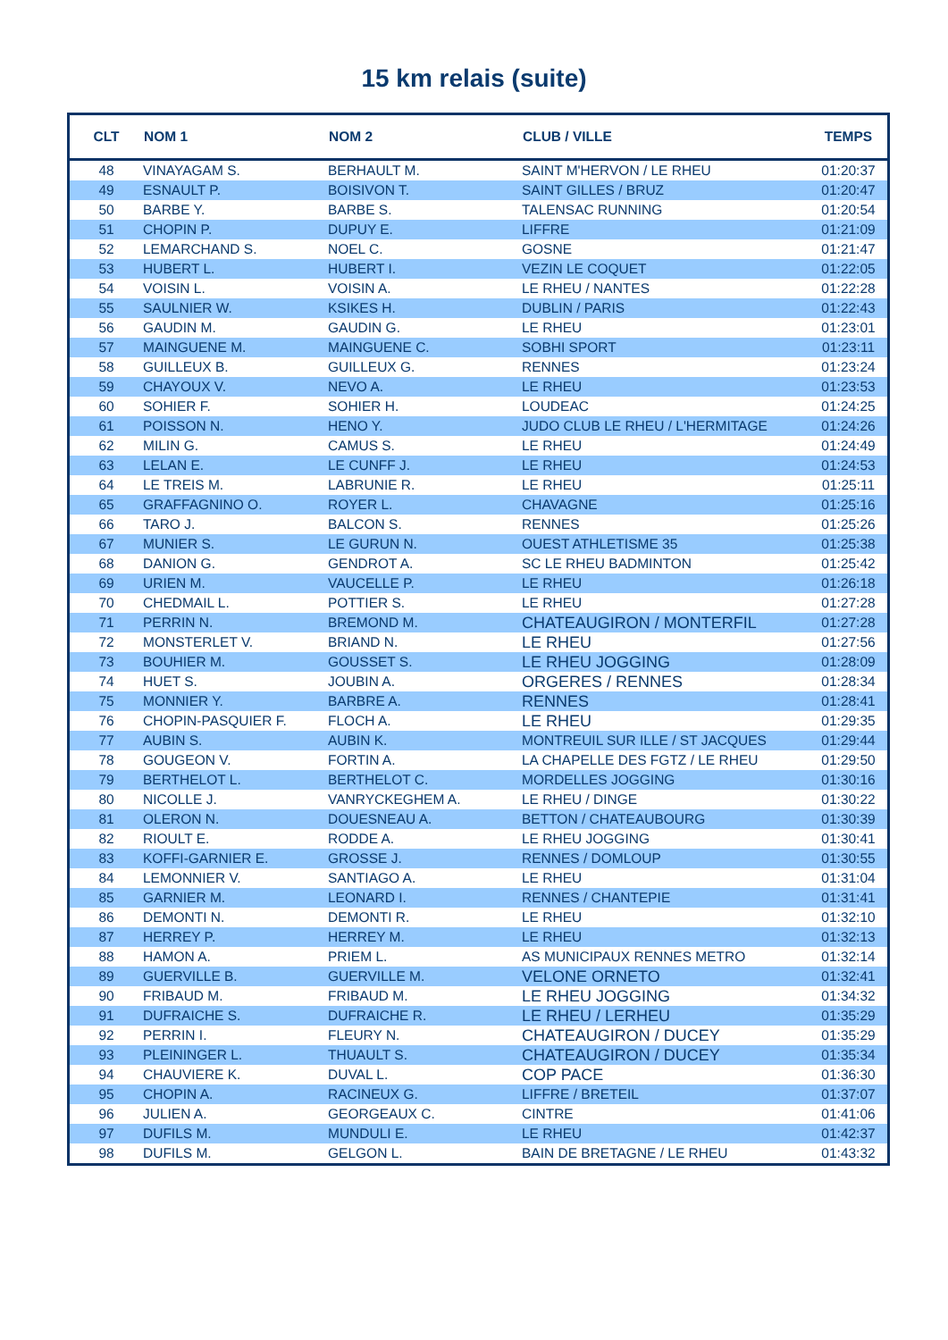15 km relais (suite)
| CLT | NOM 1 | NOM 2 | CLUB / VILLE | TEMPS |
| --- | --- | --- | --- | --- |
| 48 | VINAYAGAM S. | BERHAULT M. | SAINT M'HERVON / LE RHEU | 01:20:37 |
| 49 | ESNAULT P. | BOISIVON T. | SAINT GILLES / BRUZ | 01:20:47 |
| 50 | BARBE Y. | BARBE S. | TALENSAC RUNNING | 01:20:54 |
| 51 | CHOPIN P. | DUPUY E. | LIFFRE | 01:21:09 |
| 52 | LEMARCHAND S. | NOEL C. | GOSNE | 01:21:47 |
| 53 | HUBERT L. | HUBERT I. | VEZIN LE COQUET | 01:22:05 |
| 54 | VOISIN L. | VOISIN A. | LE RHEU / NANTES | 01:22:28 |
| 55 | SAULNIER W. | KSIKES H. | DUBLIN / PARIS | 01:22:43 |
| 56 | GAUDIN M. | GAUDIN G. | LE RHEU | 01:23:01 |
| 57 | MAINGUENE M. | MAINGUENE C. | SOBHI SPORT | 01:23:11 |
| 58 | GUILLEUX B. | GUILLEUX G. | RENNES | 01:23:24 |
| 59 | CHAYOUX V. | NEVO A. | LE RHEU | 01:23:53 |
| 60 | SOHIER F. | SOHIER H. | LOUDEAC | 01:24:25 |
| 61 | POISSON N. | HENO Y. | JUDO CLUB LE RHEU / L'HERMITAGE | 01:24:26 |
| 62 | MILIN G. | CAMUS S. | LE RHEU | 01:24:49 |
| 63 | LELAN E. | LE CUNFF J. | LE RHEU | 01:24:53 |
| 64 | LE TREIS M. | LABRUNIE R. | LE RHEU | 01:25:11 |
| 65 | GRAFFAGNINO O. | ROYER L. | CHAVAGNE | 01:25:16 |
| 66 | TARO J. | BALCON S. | RENNES | 01:25:26 |
| 67 | MUNIER S. | LE GURUN N. | OUEST ATHLETISME 35 | 01:25:38 |
| 68 | DANION G. | GENDROT A. | SC LE RHEU BADMINTON | 01:25:42 |
| 69 | URIEN M. | VAUCELLE P. | LE RHEU | 01:26:18 |
| 70 | CHEDMAIL L. | POTTIER S. | LE RHEU | 01:27:28 |
| 71 | PERRIN N. | BREMOND M. | CHATEAUGIRON / MONTERFIL | 01:27:28 |
| 72 | MONSTERLET V. | BRIAND N. | LE RHEU | 01:27:56 |
| 73 | BOUHIER M. | GOUSSET S. | LE RHEU JOGGING | 01:28:09 |
| 74 | HUET S. | JOUBIN A. | ORGERES / RENNES | 01:28:34 |
| 75 | MONNIER Y. | BARBRE A. | RENNES | 01:28:41 |
| 76 | CHOPIN-PASQUIER F. | FLOCH A. | LE RHEU | 01:29:35 |
| 77 | AUBIN S. | AUBIN K. | MONTREUIL SUR ILLE / ST JACQUES | 01:29:44 |
| 78 | GOUGEON V. | FORTIN A. | LA CHAPELLE DES FGTZ / LE RHEU | 01:29:50 |
| 79 | BERTHELOT L. | BERTHELOT C. | MORDELLES JOGGING | 01:30:16 |
| 80 | NICOLLE J. | VANRYCKEGHEM A. | LE RHEU / DINGE | 01:30:22 |
| 81 | OLERON N. | DOUESNEAU A. | BETTON / CHATEAUBOURG | 01:30:39 |
| 82 | RIOULT E. | RODDE A. | LE RHEU JOGGING | 01:30:41 |
| 83 | KOFFI-GARNIER E. | GROSSE J. | RENNES / DOMLOUP | 01:30:55 |
| 84 | LEMONNIER V. | SANTIAGO A. | LE RHEU | 01:31:04 |
| 85 | GARNIER M. | LEONARD I. | RENNES / CHANTEPIE | 01:31:41 |
| 86 | DEMONTI N. | DEMONTI R. | LE RHEU | 01:32:10 |
| 87 | HERREY P. | HERREY M. | LE RHEU | 01:32:13 |
| 88 | HAMON A. | PRIEM L. | AS MUNICIPAUX RENNES METRO | 01:32:14 |
| 89 | GUERVILLE B. | GUERVILLE M. | VELONE ORNETO | 01:32:41 |
| 90 | FRIBAUD M. | FRIBAUD M. | LE RHEU JOGGING | 01:34:32 |
| 91 | DUFRAICHE S. | DUFRAICHE R. | LE RHEU / LERHEU | 01:35:29 |
| 92 | PERRIN I. | FLEURY N. | CHATEAUGIRON / DUCEY | 01:35:29 |
| 93 | PLEININGER L. | THUAULT S. | CHATEAUGIRON / DUCEY | 01:35:34 |
| 94 | CHAUVIERE K. | DUVAL L. | COP PACE | 01:36:30 |
| 95 | CHOPIN A. | RACINEUX G. | LIFFRE / BRETEIL | 01:37:07 |
| 96 | JULIEN A. | GEORGEAUX C. | CINTRE | 01:41:06 |
| 97 | DUFILS M. | MUNDULI E. | LE RHEU | 01:42:37 |
| 98 | DUFILS M. | GELGON L. | BAIN DE BRETAGNE / LE RHEU | 01:43:32 |